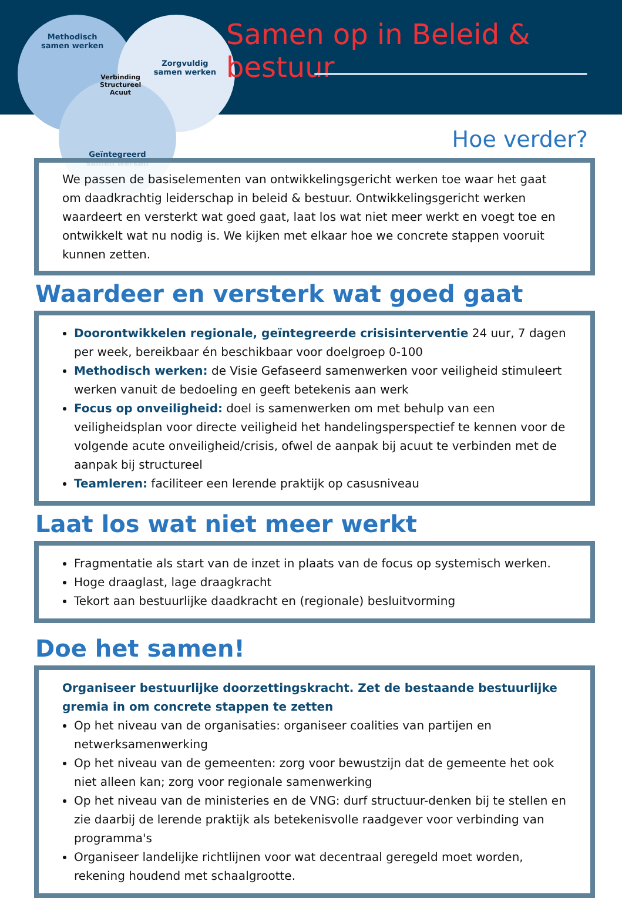Methodisch
samen werken
Zorgvuldig
samen werken
Geïntegreerd
samen werken
Verbinding
Structureel
Acuut
Samen op in Beleid & bestuur
Hoe verder?
We passen de basiselementen van ontwikkelingsgericht werken toe waar het gaat om daadkrachtig leiderschap in beleid & bestuur. Ontwikkelingsgericht werken waardeert en versterkt wat goed gaat, laat los wat niet meer werkt en voegt toe en ontwikkelt wat nu nodig is. We kijken met elkaar hoe we concrete stappen vooruit kunnen zetten.
Waardeer en versterk wat goed gaat
Doorontwikkelen regionale, geïntegreerde crisisinterventie 24 uur, 7 dagen per week, bereikbaar én beschikbaar voor doelgroep 0-100
Methodisch werken: de Visie Gefaseerd samenwerken voor veiligheid stimuleert werken vanuit de bedoeling en geeft betekenis aan werk
Focus op onveiligheid: doel is samenwerken om met behulp van een veiligheidsplan voor directe veiligheid het handelingsperspectief te kennen voor de volgende acute onveiligheid/crisis, ofwel de aanpak bij acuut te verbinden met de aanpak bij structureel
Teamleren: faciliteer een lerende praktijk op casusniveau
Laat los wat niet meer werkt
Fragmentatie als start van de inzet in plaats van de focus op systemisch werken.
Hoge draaglast, lage draagkracht
Tekort aan bestuurlijke daadkracht en (regionale) besluitvorming
Doe het samen!
Organiseer bestuurlijke doorzettingskracht. Zet de bestaande bestuurlijke gremia in om concrete stappen te zetten
Op het niveau van de organisaties: organiseer coalities van partijen en netwerksamenwerking
Op het niveau van de gemeenten: zorg voor bewustzijn dat de gemeente het ook niet alleen kan; zorg voor regionale samenwerking
Op het niveau van de ministeries en de VNG: durf structuur-denken bij te stellen en zie daarbij de lerende praktijk als betekenisvolle raadgever voor verbinding van programma's
Organiseer landelijke richtlijnen voor wat decentraal geregeld moet worden, rekening houdend met schaalgrootte.